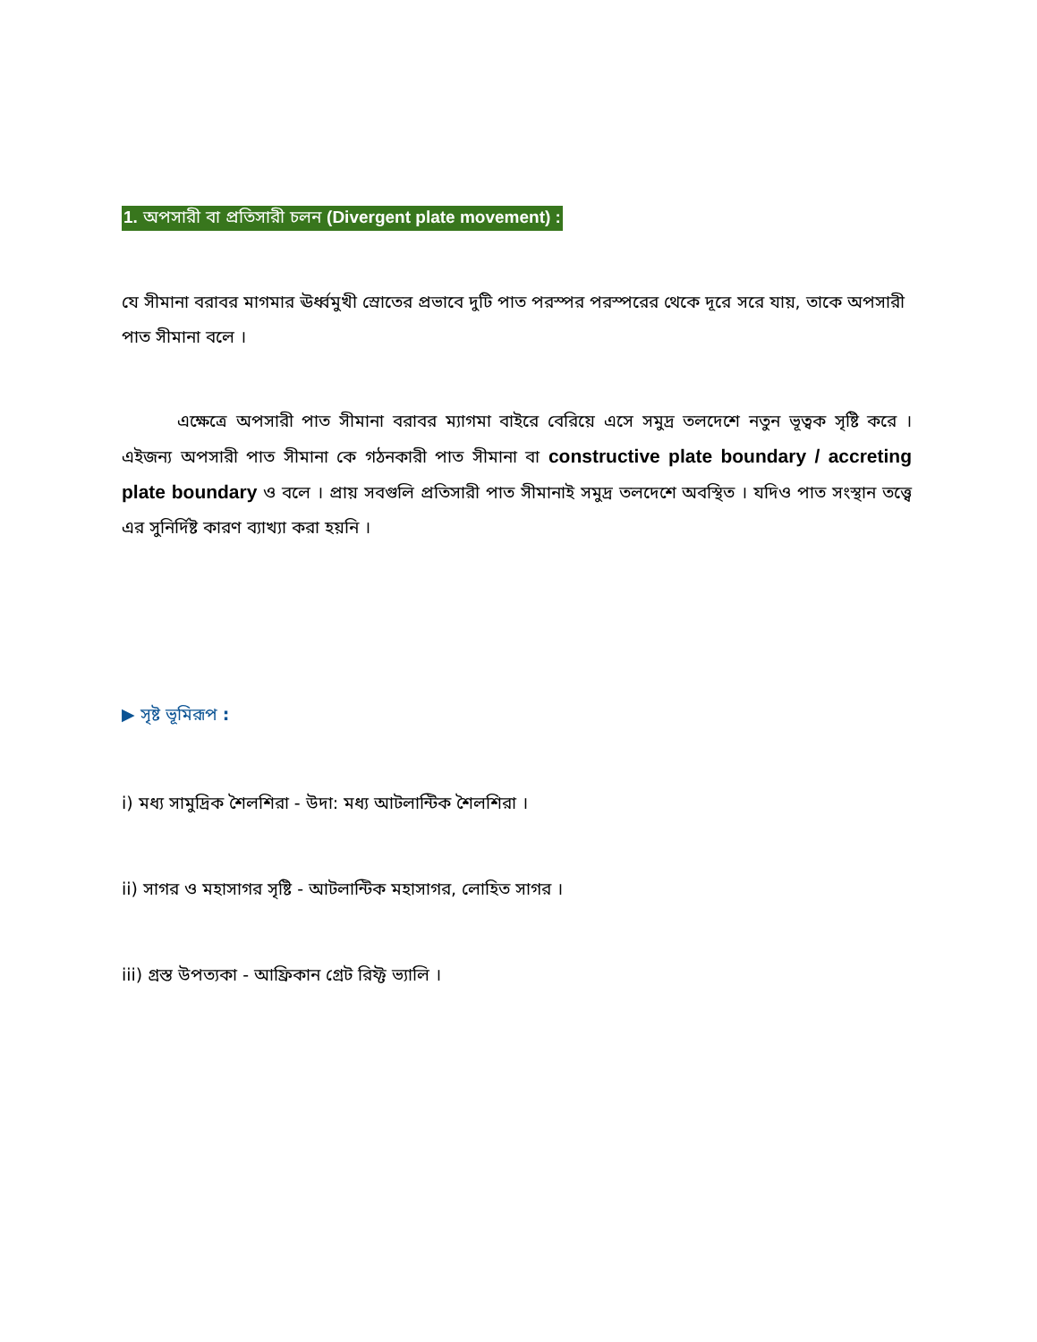1. অপসারী বা প্রতিসারী চলন (Divergent plate movement) :
যে সীমানা বরাবর মাগমার ঊর্ধ্বমুখী স্রোতের প্রভাবে দুটি পাত পরস্পর পরস্পরের থেকে দূরে সরে যায়, তাকে অপসারী পাত সীমানা বলে ।
এক্ষেত্রে অপসারী পাত সীমানা বরাবর ম্যাগমা বাইরে বেরিয়ে এসে সমুদ্র তলদেশে নতুন ভূত্বক সৃষ্টি করে । এইজন্য অপসারী পাত সীমানা কে গঠনকারী পাত সীমানা বা constructive plate boundary / accreting plate boundary ও বলে । প্রায় সবগুলি প্রতিসারী পাত সীমানাই সমুদ্র তলদেশে অবস্থিত । যদিও পাত সংস্থান তত্ত্বে এর সুনির্দিষ্ট কারণ ব্যাখ্যা করা হয়নি ।
▶ সৃষ্ট ভূমিরূপ :
i) মধ্য সামুদ্রিক শৈলশিরা - উদা: মধ্য আটলান্টিক শৈলশিরা ।
ii) সাগর ও মহাসাগর সৃষ্টি - আটলান্টিক মহাসাগর, লোহিত সাগর ।
iii) গ্রস্ত উপত্যকা - আফ্রিকান গ্রেট রিফ্ট ভ্যালি ।